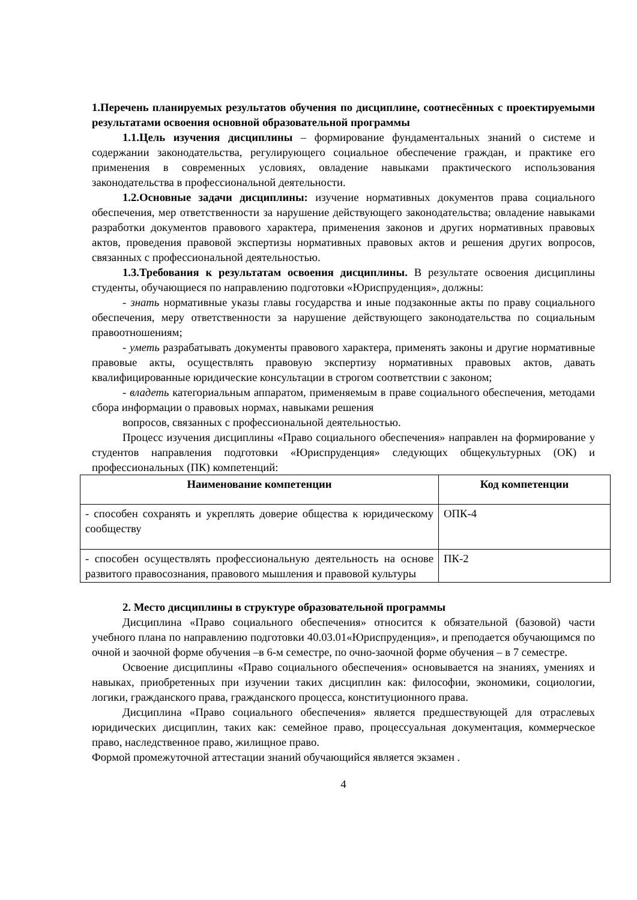1.Перечень планируемых результатов обучения по дисциплине, соотнесённых с проектируемыми результатами освоения основной образовательной программы
1.1.Цель изучения дисциплины – формирование фундаментальных знаний о системе и содержании законодательства, регулирующего социальное обеспечение граждан, и практике его применения в современных условиях, овладение навыками практического использования законодательства в профессиональной деятельности.
1.2.Основные задачи дисциплины: изучение нормативных документов права социального обеспечения, мер ответственности за нарушение действующего законодательства; овладение навыками разработки документов правового характера, применения законов и других нормативных правовых актов, проведения правовой экспертизы нормативных правовых актов и решения других вопросов, связанных с профессиональной деятельностью.
1.3.Требования к результатам освоения дисциплины. В результате освоения дисциплины студенты, обучающиеся по направлению подготовки «Юриспруденция», должны:
- знать нормативные указы главы государства и иные подзаконные акты по праву социального обеспечения, меру ответственности за нарушение действующего законодательства по социальным правоотношениям;
- уметь разрабатывать документы правового характера, применять законы и другие нормативные правовые акты, осуществлять правовую экспертизу нормативных правовых актов, давать квалифицированные юридические консультации в строгом соответствии с законом;
- владеть категориальным аппаратом, применяемым в праве социального обеспечения, методами сбора информации о правовых нормах, навыками решения
вопросов, связанных с профессиональной деятельностью.
Процесс изучения дисциплины «Право социального обеспечения» направлен на формирование у студентов направления подготовки «Юриспруденция» следующих общекультурных (ОК) и профессиональных (ПК) компетенций:
| Наименование компетенции | Код компетенции |
| --- | --- |
| - способен сохранять и укреплять доверие общества к юридическому сообществу | ОПК-4 |
| - способен осуществлять профессиональную деятельность на основе развитого правосознания, правового мышления и правовой культуры | ПК-2 |
2. Место дисциплины в структуре образовательной программы
Дисциплина «Право социального обеспечения» относится к обязательной (базовой) части учебного плана по направлению подготовки 40.03.01«Юриспруденция», и преподается обучающимся по очной и заочной форме обучения –в 6-м семестре, по очно-заочной форме обучения – в 7 семестре.
Освоение дисциплины «Право социального обеспечения» основывается на знаниях, умениях и навыках, приобретенных при изучении таких дисциплин как: философии, экономики, социологии, логики, гражданского права, гражданского процесса, конституционного права.
Дисциплина «Право социального обеспечения» является предшествующей для отраслевых юридических дисциплин, таких как: семейное право, процессуальная документация, коммерческое право, наследственное право, жилищное право.
Формой промежуточной аттестации знаний обучающийся является экзамен .
4